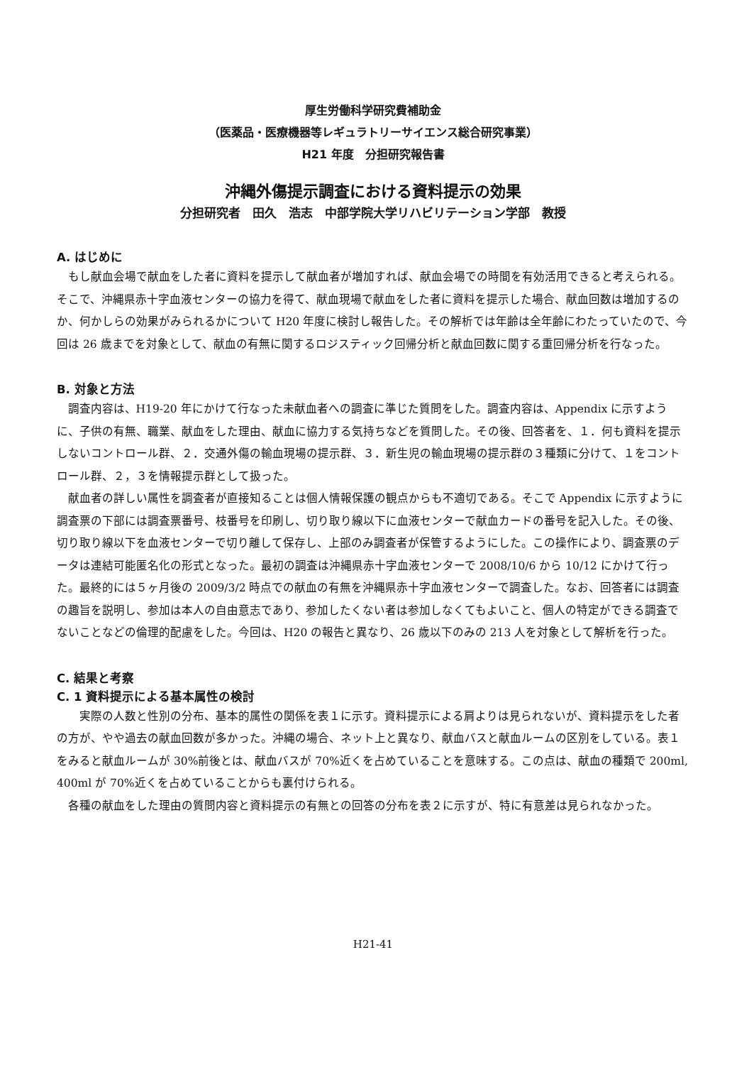厚生労働科学研究費補助金
（医薬品・医療機器等レギュラトリーサイエンス総合研究事業）
H21 年度　分担研究報告書
沖縄外傷提示調査における資料提示の効果
分担研究者　田久　浩志　中部学院大学リハビリテーション学部　教授
A. はじめに
もし献血会場で献血をした者に資料を提示して献血者が増加すれば、献血会場での時間を有効活用できると考えられる。そこで、沖縄県赤十字血液センターの協力を得て、献血現場で献血をした者に資料を提示した場合、献血回数は増加するのか、何かしらの効果がみられるかについて H20 年度に検討し報告した。その解析では年齢は全年齢にわたっていたので、今回は 26 歳までを対象として、献血の有無に関するロジスティック回帰分析と献血回数に関する重回帰分析を行なった。
B. 対象と方法
調査内容は、H19-20 年にかけて行なった未献血者への調査に準じた質問をした。調査内容は、Appendix に示すように、子供の有無、職業、献血をした理由、献血に協力する気持ちなどを質問した。その後、回答者を、１．何も資料を提示しないコントロール群、２．交通外傷の輸血現場の提示群、３．新生児の輸血現場の提示群の３種類に分けて、１をコントロール群、２，３を情報提示群として扱った。
献血者の詳しい属性を調査者が直接知ることは個人情報保護の観点からも不適切である。そこで Appendix に示すように調査票の下部には調査票番号、枝番号を印刷し、切り取り線以下に血液センターで献血カードの番号を記入した。その後、切り取り線以下を血液センターで切り離して保存し、上部のみ調査者が保管するようにした。この操作により、調査票のデータは連結可能匿名化の形式となった。最初の調査は沖縄県赤十字血液センターで 2008/10/6 から 10/12 にかけて行った。最終的には５ヶ月後の 2009/3/2 時点での献血の有無を沖縄県赤十字血液センターで調査した。なお、回答者には調査の趣旨を説明し、参加は本人の自由意志であり、参加したくない者は参加しなくてもよいこと、個人の特定ができる調査でないことなどの倫理的配慮をした。今回は、H20 の報告と異なり、26 歳以下のみの 213 人を対象として解析を行った。
C. 結果と考察
C. 1 資料提示による基本属性の検討
　実際の人数と性別の分布、基本的属性の関係を表１に示す。資料提示による肩よりは見られないが、資料提示をした者の方が、やや過去の献血回数が多かった。沖縄の場合、ネット上と異なり、献血バスと献血ルームの区別をしている。表１をみると献血ルームが 30%前後とは、献血バスが 70%近くを占めていることを意味する。この点は、献血の種類で 200ml, 400ml が 70%近くを占めていることからも裏付けられる。
各種の献血をした理由の質問内容と資料提示の有無との回答の分布を表２に示すが、特に有意差は見られなかった。
H21-41